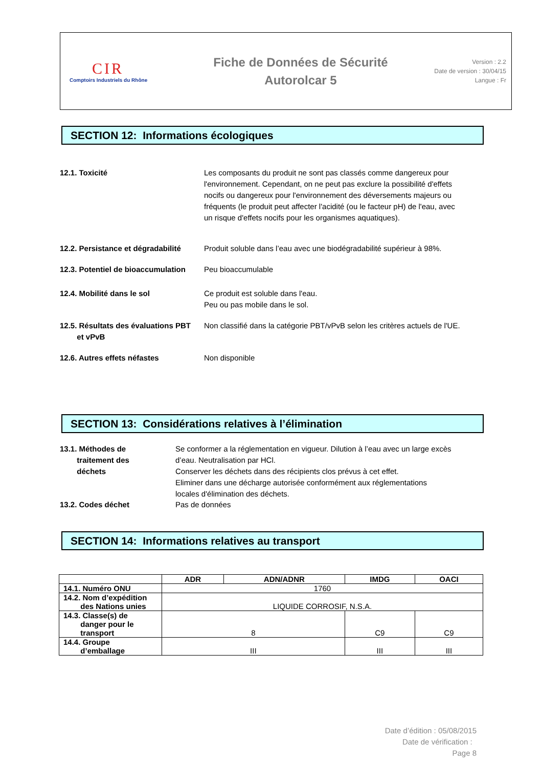CIR
Comptoirs Industriels du Rhône
Fiche de Données de Sécurité
Autorolcar 5
Version : 2.2
Date de version : 30/04/15
Langue : Fr
SECTION 12: Informations écologiques
12.1. Toxicité Les composants du produit ne sont pas classés comme dangereux pour l'environnement. Cependant, on ne peut pas exclure la possibilité d'effets nocifs ou dangereux pour l'environnement des déversements majeurs ou fréquents (le produit peut affecter l'acidité (ou le facteur pH) de l'eau, avec un risque d'effets nocifs pour les organismes aquatiques).
12.2. Persistance et dégradabilité
Produit soluble dans l’eau avec une biodégradabilité supérieur à 98%.
12.3. Potentiel de bioaccumulation
Peu bioaccumulable
12.4. Mobilité dans le sol Ce produit est soluble dans l'eau.
Peu ou pas mobile dans le sol.
12.5. Résultats des évaluations PBT
et vPvB
Non classifié dans la catégorie PBT/vPvB selon les critères actuels de l'UE.
12.6. Autres effets néfastes Non disponible
SECTION 13: Considérations relatives à l’élimination
13.1. Méthodes de
traitement des
déchets
Se conformer a la réglementation en vigueur. Dilution à l’eau avec un large excès d’eau. Neutralisation par HCl.
Conserver les déchets dans des récipients clos prévus à cet effet.
Eliminer dans une décharge autorisée conformément aux réglementations locales d'élimination des déchets.
13.2. Codes déchet Pas de données
SECTION 14: Informations relatives au transport
| | ADR | ADN/ADNR | IMDG | OACI |
| --- | --- | --- | --- | --- |
| 14.1. Numéro ONU | 1760 | | | |
| 14.2. Nom d’expédition des Nations unies | LIQUIDE CORROSIF, N.S.A. | | | |
| 14.3. Classe(s) de danger pour le transport | 8 | | C9 | C9 |
| 14.4. Groupe d’emballage | III | | III | III |
Date d’édition : 05/08/2015
Date de vérification :
Page 8